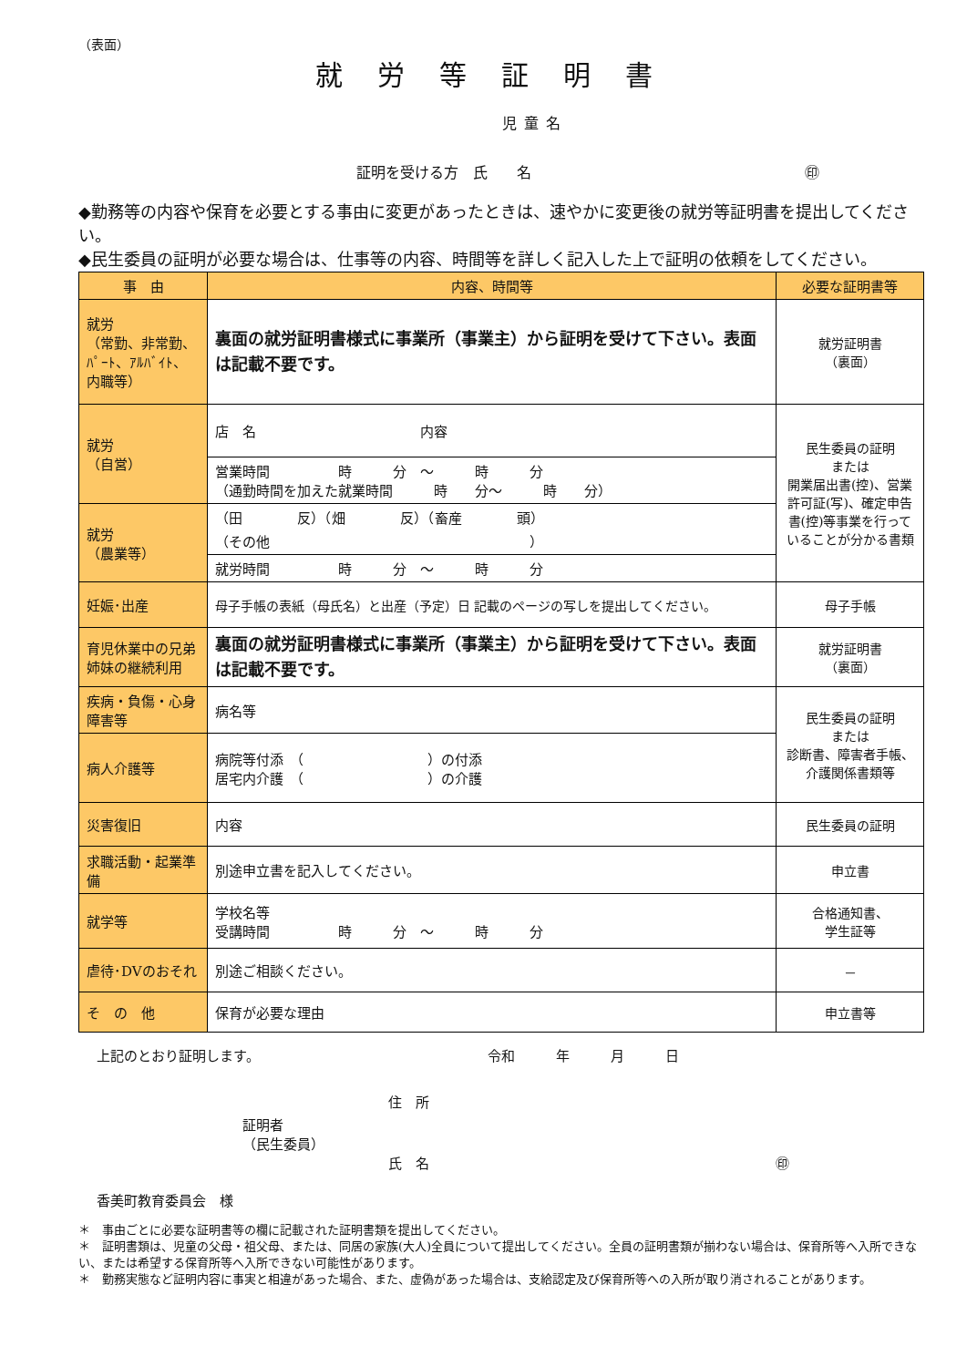（表面）
就労等証明書
児童名
証明を受ける方　氏　　名 ㊞
◆勤務等の内容や保育を必要とする事由に変更があったときは、速やかに変更後の就労等証明書を提出してください。
◆民生委員の証明が必要な場合は、仕事等の内容、時間等を詳しく記入した上で証明の依頼をしてください。
| 事 由 | 内容、時間等 | 必要な証明書等 |
| --- | --- | --- |
| 就労 （常勤、非常勤、ﾊﾟｰﾄ、ｱﾙﾊﾞｲﾄ、内職等） | 裏面の就労証明書様式に事業所（事業主）から証明を受けて下さい。表面は記載不要です。 | 就労証明書 （裏面） |
| 就労 （自営） | 店 名 内容 | 民生委員の証明 または 開業届出書(控)、営業許可証(写)、確定申告書(控)等事業を行っていることが分かる書類 |
| | 営業時間 時 分 ～ 時 分 （通勤時間を加えた就業時間 時 分～ 時 分） | |
| 就労 （農業等） | （田 反）（畑 反）（畜産 頭） （その他 ） | |
| | 就労時間 時 分 ～ 時 分 | |
| 妊娠･出産 | 母子手帳の表紙（母氏名）と出産（予定）日 記載のページの写しを提出してください。 | 母子手帳 |
| 育児休業中の兄弟姉妹の継続利用 | 裏面の就労証明書様式に事業所（事業主）から証明を受けて下さい。表面は記載不要です。 | 就労証明書 （裏面） |
| 疾病・負傷・心身障害等 | 病名等 | 民生委員の証明 または 診断書、障害者手帳、介護関係書類等 |
| 病人介護等 | 病院等付添 （ ）の付添 居宅内介護 （ ）の介護 | |
| 災害復旧 | 内容 | 民生委員の証明 |
| 求職活動・起業準備 | 別途申立書を記入してください。 | 申立書 |
| 就学等 | 学校名等 受講時間 時 分 ～ 時 分 | 合格通知書、 学生証等 |
| 虐待･DVのおそれ | 別途ご相談ください。 | － |
| そ の 他 | 保育が必要な理由 | 申立書等 |
上記のとおり証明します。 令和　　　年　　　月　　　日
住　所
証明者
（民生委員）
氏　名 ㊞
香美町教育委員会　様
＊　事由ごとに必要な証明書等の欄に記載された証明書類を提出してください。
＊　証明書類は、児童の父母・祖父母、または、同居の家族(大人)全員について提出してください。全員の証明書類が揃わない場合は、保育所等へ入所できない、または希望する保育所等へ入所できない可能性があります。
＊　勤務実態など証明内容に事実と相違があった場合、また、虚偽があった場合は、支給認定及び保育所等への入所が取り消されることがあります。